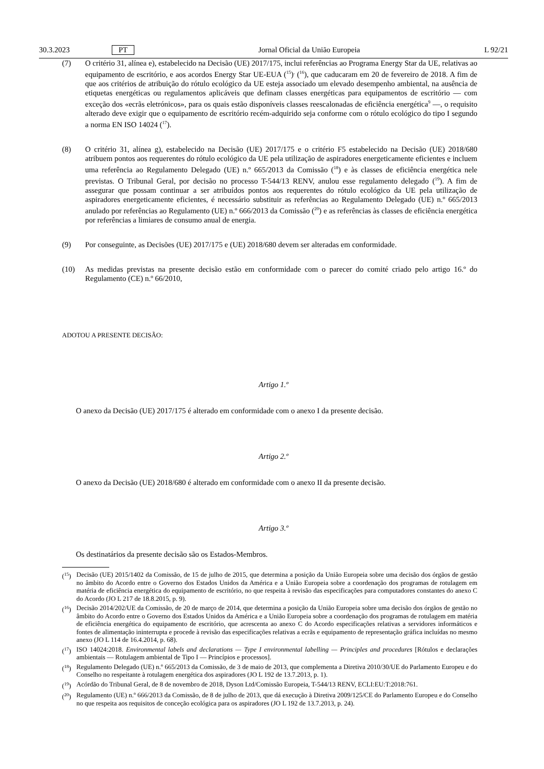30.3.2023 PT Jornal Oficial da União Europeia L 92/21
(7) O critério 31, alínea e), estabelecido na Decisão (UE) 2017/175, inclui referências ao Programa Energy Star da UE, relativas ao equipamento de escritório, e aos acordos Energy Star UE-EUA (<sup>15</sup>)<sup>,</sup> (<sup>16</sup>), que caducaram em 20 de fevereiro de 2018. A fim de que aos critérios de atribuição do rótulo ecológico da UE esteja associado um elevado desempenho ambiental, na ausência de etiquetas energéticas ou regulamentos aplicáveis que definam classes energéticas para equipamentos de escritório — com exceção dos «ecrãs eletrónicos», para os quais estão disponíveis classes reescalonadas de eficiência energética<sup>9</sup> —, o requisito alterado deve exigir que o equipamento de escritório recém-adquirido seja conforme com o rótulo ecológico do tipo I segundo a norma EN ISO 14024 (<sup>17</sup>).
(8) O critério 31, alínea g), estabelecido na Decisão (UE) 2017/175 e o critério F5 estabelecido na Decisão (UE) 2018/680 atribuem pontos aos requerentes do rótulo ecológico da UE pela utilização de aspiradores energeticamente eficientes e incluem uma referência ao Regulamento Delegado (UE) n.º 665/2013 da Comissão (<sup>18</sup>) e às classes de eficiência energética nele previstas. O Tribunal Geral, por decisão no processo T-544/13 RENV, anulou esse regulamento delegado (<sup>19</sup>). A fim de assegurar que possam continuar a ser atribuídos pontos aos requerentes do rótulo ecológico da UE pela utilização de aspiradores energeticamente eficientes, é necessário substituir as referências ao Regulamento Delegado (UE) n.º 665/2013 anulado por referências ao Regulamento (UE) n.º 666/2013 da Comissão (<sup>20</sup>) e as referências às classes de eficiência energética por referências a limiares de consumo anual de energia.
(9) Por conseguinte, as Decisões (UE) 2017/175 e (UE) 2018/680 devem ser alteradas em conformidade.
(10) As medidas previstas na presente decisão estão em conformidade com o parecer do comité criado pelo artigo 16.º do Regulamento (CE) n.º 66/2010,
ADOTOU A PRESENTE DECISÃO:
Artigo 1.º
O anexo da Decisão (UE) 2017/175 é alterado em conformidade com o anexo I da presente decisão.
Artigo 2.º
O anexo da Decisão (UE) 2018/680 é alterado em conformidade com o anexo II da presente decisão.
Artigo 3.º
Os destinatários da presente decisão são os Estados-Membros.
(<sup>15</sup>) Decisão (UE) 2015/1402 da Comissão, de 15 de julho de 2015, que determina a posição da União Europeia sobre uma decisão dos órgãos de gestão no âmbito do Acordo entre o Governo dos Estados Unidos da América e a União Europeia sobre a coordenação dos programas de rotulagem em matéria de eficiência energética do equipamento de escritório, no que respeita à revisão das especificações para computadores constantes do anexo C do Acordo (JO L 217 de 18.8.2015, p. 9).
(<sup>16</sup>) Decisão 2014/202/UE da Comissão, de 20 de março de 2014, que determina a posição da União Europeia sobre uma decisão dos órgãos de gestão no âmbito do Acordo entre o Governo dos Estados Unidos da América e a União Europeia sobre a coordenação dos programas de rotulagem em matéria de eficiência energética do equipamento de escritório, que acrescenta ao anexo C do Acordo especificações relativas a servidores informáticos e fontes de alimentação ininterrupta e procede à revisão das especificações relativas a ecrãs e equipamento de representação gráfica incluídas no mesmo anexo (JO L 114 de 16.4.2014, p. 68).
(<sup>17</sup>) ISO 14024:2018. Environmental labels and declarations — Type I environmental labelling — Principles and procedures [Rótulos e declarações ambientais — Rotulagem ambiental de Tipo I — Princípios e processos].
(<sup>18</sup>) Regulamento Delegado (UE) n.º 665/2013 da Comissão, de 3 de maio de 2013, que complementa a Diretiva 2010/30/UE do Parlamento Europeu e do Conselho no respeitante à rotulagem energética dos aspiradores (JO L 192 de 13.7.2013, p. 1).
(<sup>19</sup>) Acórdão do Tribunal Geral, de 8 de novembro de 2018, Dyson Ltd/Comissão Europeia, T-544/13 RENV, ECLI:EU:T:2018:761.
(<sup>20</sup>) Regulamento (UE) n.º 666/2013 da Comissão, de 8 de julho de 2013, que dá execução à Diretiva 2009/125/CE do Parlamento Europeu e do Conselho no que respeita aos requisitos de conceção ecológica para os aspiradores (JO L 192 de 13.7.2013, p. 24).